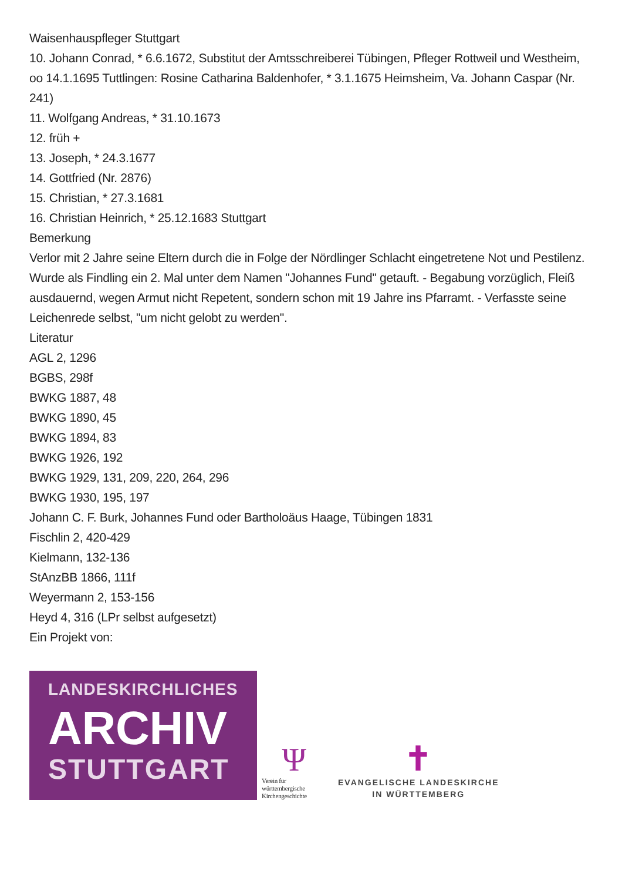Waisenhauspfleger Stuttgart
10. Johann Conrad, * 6.6.1672, Substitut der Amtsschreiberei Tübingen, Pfleger Rottweil und Westheim, oo 14.1.1695 Tuttlingen: Rosine Catharina Baldenhofer, * 3.1.1675 Heimsheim, Va. Johann Caspar (Nr. 241)
11. Wolfgang Andreas, * 31.10.1673
12. früh +
13. Joseph, * 24.3.1677
14. Gottfried (Nr. 2876)
15. Christian, * 27.3.1681
16. Christian Heinrich, * 25.12.1683 Stuttgart
Bemerkung
Verlor mit 2 Jahre seine Eltern durch die in Folge der Nördlinger Schlacht eingetretene Not und Pestilenz. Wurde als Findling ein 2. Mal unter dem Namen "Johannes Fund" getauft. - Begabung vorzüglich, Fleiß ausdauernd, wegen Armut nicht Repetent, sondern schon mit 19 Jahre ins Pfarramt. - Verfasste seine Leichenrede selbst, "um nicht gelobt zu werden".
Literatur
AGL 2, 1296
BGBS, 298f
BWKG 1887, 48
BWKG 1890, 45
BWKG 1894, 83
BWKG 1926, 192
BWKG 1929, 131, 209, 220, 264, 296
BWKG 1930, 195, 197
Johann C. F. Burk, Johannes Fund oder Bartholoäus Haage, Tübingen 1831
Fischlin 2, 420-429
Kielmann, 132-136
StAnzBB 1866, 111f
Weyermann 2, 153-156
Heyd 4, 316 (LPr selbst aufgesetzt)
Ein Projekt von:
LANDESKIRCHLICHES
ARCHIV
STUTTGART
Ψ
Verein für württembergische Kirchengeschichte
✝
EVANGELISCHE LANDESKIRCHE
IN WÜRTTEMBERG